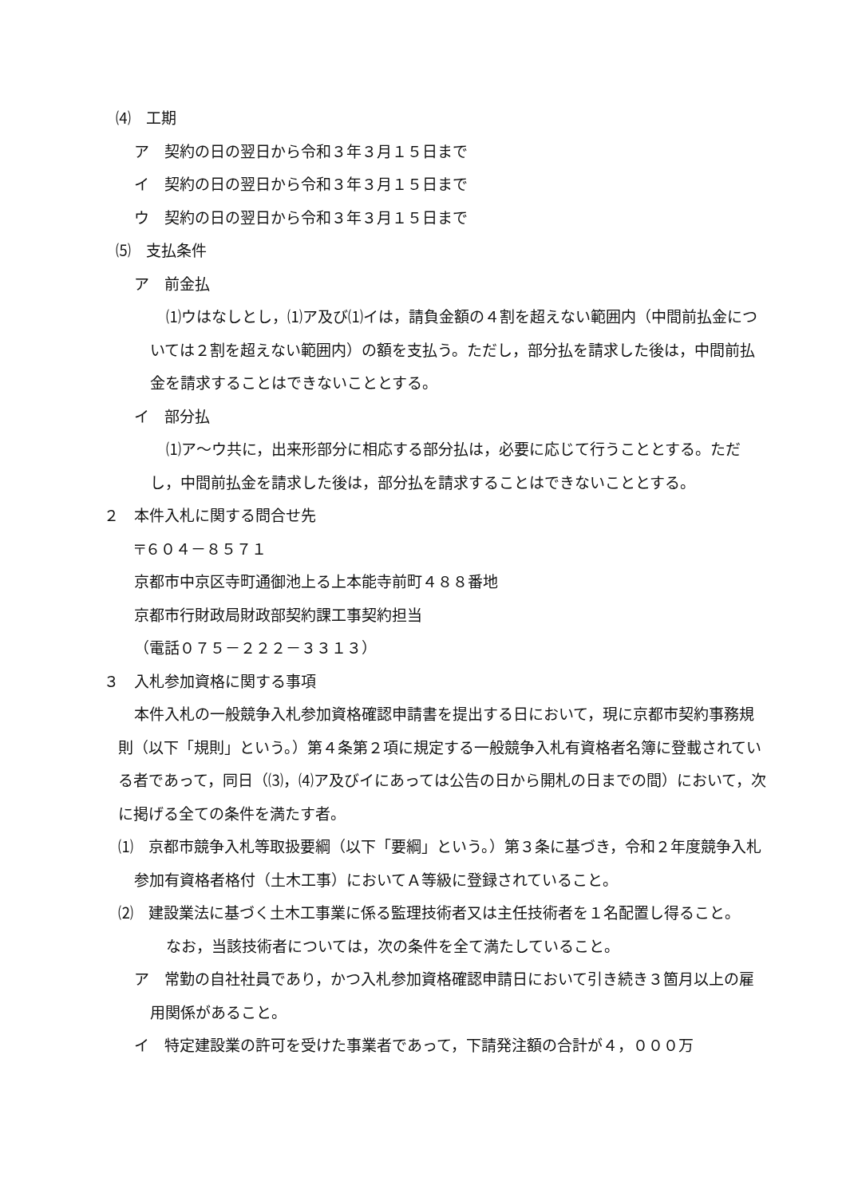⑷　工期
ア　契約の日の翌日から令和３年３月１５日まで
イ　契約の日の翌日から令和３年３月１５日まで
ウ　契約の日の翌日から令和３年３月１５日まで
⑸　支払条件
ア　前金払
⑴ウはなしとし，⑴ア及び⑴イは，請負金額の４割を超えない範囲内（中間前払金については２割を超えない範囲内）の額を支払う。ただし，部分払を請求した後は，中間前払金を請求することはできないこととする。
イ　部分払
⑴ア～ウ共に，出来形部分に相応する部分払は，必要に応じて行うこととする。ただし，中間前払金を請求した後は，部分払を請求することはできないこととする。
２　本件入札に関する問合せ先
〒６０４－８５７１
京都市中京区寺町通御池上る上本能寺前町４８８番地
京都市行財政局財政部契約課工事契約担当
（電話０７５－２２２－３３１３）
３　入札参加資格に関する事項
本件入札の一般競争入札参加資格確認申請書を提出する日において，現に京都市契約事務規則（以下「規則」という。）第４条第２項に規定する一般競争入札有資格者名簿に登載されている者であって，同日（⑶，⑷ア及びイにあっては公告の日から開札の日までの間）において，次に掲げる全ての条件を満たす者。
⑴　京都市競争入札等取扱要綱（以下「要綱」という。）第３条に基づき，令和２年度競争入札参加有資格者格付（土木工事）においてＡ等級に登録されていること。
⑵　建設業法に基づく土木工事業に係る監理技術者又は主任技術者を１名配置し得ること。
なお，当該技術者については，次の条件を全て満たしていること。
ア　常勤の自社社員であり，かつ入札参加資格確認申請日において引き続き３箇月以上の雇用関係があること。
イ　特定建設業の許可を受けた事業者であって，下請発注額の合計が４，０００万